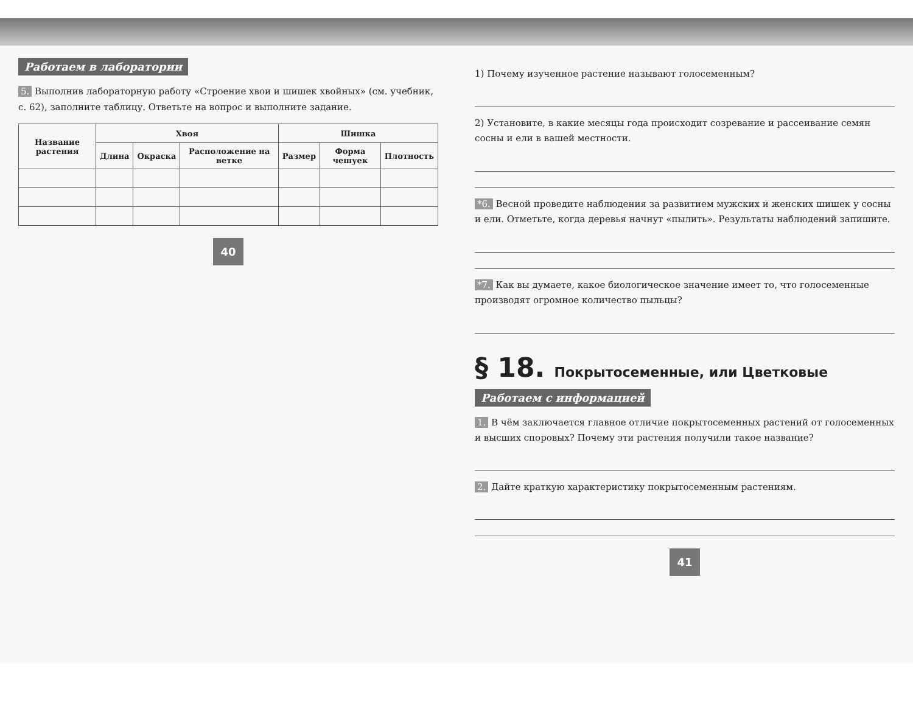Работаем в лаборатории
5. Выполнив лабораторную работу «Строение хвои и шишек хвойных» (см. учебник, с. 62), заполните таблицу. Ответьте на вопрос и выполните задание.
| Название растения | Хвоя | | | Шишка | | |
| --- | --- | --- | --- | --- | --- | --- |
| | Длина | Окраска | Расположение на ветке | Размер | Форма чешуек | Плотность |
40
1) Почему изученное растение называют голосеменным?
2) Установите, в какие месяцы года происходит созревание и рассеивание семян сосны и ели в вашей местности.
*6. Весной проведите наблюдения за развитием мужских и женских шишек у сосны и ели. Отметьте, когда деревья начнут «пылить». Результаты наблюдений запишите.
*7. Как вы думаете, какое биологическое значение имеет то, что голосеменные производят огромное количество пыльцы?
§ 18. Покрытосеменные, или Цветковые
Работаем с информацией
1. В чём заключается главное отличие покрытосеменных растений от голосеменных и высших споровых? Почему эти растения получили такое название?
2. Дайте краткую характеристику покрытосеменным растениям.
41